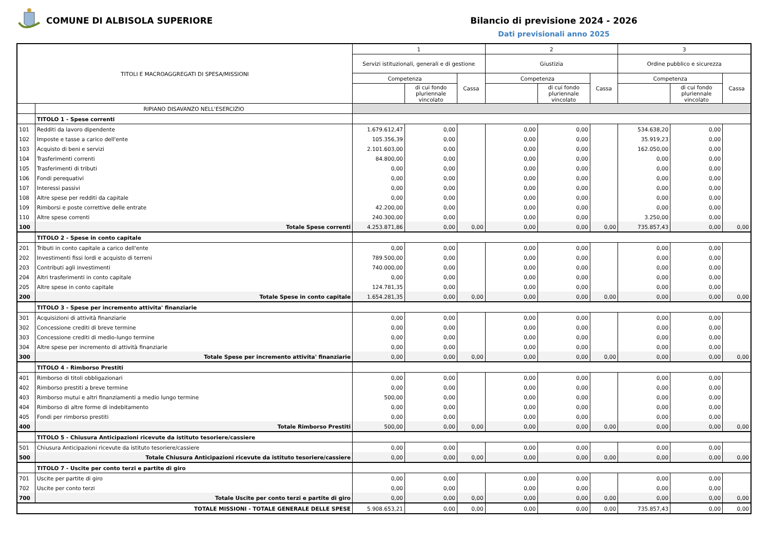COMUNE DI ALBISOLA SUPERIORE Bilancio di previsione 2024 - 2026
Dati previsionali anno 2025
| TITOLI E MACROAGGREGATI DI SPESA/MISSIONI | | 1 | | | 2 | | | 3 | | |
| --- | --- | --- | --- | --- | --- | --- | --- | --- | --- | --- |
| | | Servizi istituzionali, generali e di gestione | | | Giustizia | | | Ordine pubblico e sicurezza | | |
| | | Competenza | | Cassa | Competenza | | Cassa | Competenza | | Cassa |
| | | | di cui fondo pluriennale vincolato | | | di cui fondo pluriennale vincolato | | | di cui fondo pluriennale vincolato | |
| | RIPIANO DISAVANZO NELL'ESERCIZIO | | | | | | | | | |
| | TITOLO 1 - Spese correnti | | | | | | | | | |
| 101 | Redditi da lavoro dipendente | 1.679.612,47 | 0,00 | | 0,00 | 0,00 | | 534.638,20 | 0,00 | |
| 102 | Imposte e tasse a carico dell'ente | 105.356,39 | 0,00 | | 0,00 | 0,00 | | 35.919,23 | 0,00 | |
| 103 | Acquisto di beni e servizi | 2.101.603,00 | 0,00 | | 0,00 | 0,00 | | 162.050,00 | 0,00 | |
| 104 | Trasferimenti correnti | 84.800,00 | 0,00 | | 0,00 | 0,00 | | 0,00 | 0,00 | |
| 105 | Trasferimenti di tributi | 0,00 | 0,00 | | 0,00 | 0,00 | | 0,00 | 0,00 | |
| 106 | Fondi perequativi | 0,00 | 0,00 | | 0,00 | 0,00 | | 0,00 | 0,00 | |
| 107 | Interessi passivi | 0,00 | 0,00 | | 0,00 | 0,00 | | 0,00 | 0,00 | |
| 108 | Altre spese per redditi da capitale | 0,00 | 0,00 | | 0,00 | 0,00 | | 0,00 | 0,00 | |
| 109 | Rimborsi e poste correttive delle entrate | 42.200,00 | 0,00 | | 0,00 | 0,00 | | 0,00 | 0,00 | |
| 110 | Altre spese correnti | 240.300,00 | 0,00 | | 0,00 | 0,00 | | 3.250,00 | 0,00 | |
| 100 | Totale Spese correnti | 4.253.871,86 | 0,00 | 0,00 | 0,00 | 0,00 | 0,00 | 735.857,43 | 0,00 | 0,00 |
| | TITOLO 2 - Spese in conto capitale | | | | | | | | | |
| 201 | Tributi in conto capitale a carico dell'ente | 0,00 | 0,00 | | 0,00 | 0,00 | | 0,00 | 0,00 | |
| 202 | Investimenti fissi lordi e acquisto di terreni | 789.500,00 | 0,00 | | 0,00 | 0,00 | | 0,00 | 0,00 | |
| 203 | Contributi agli investimenti | 740.000,00 | 0,00 | | 0,00 | 0,00 | | 0,00 | 0,00 | |
| 204 | Altri trasferimenti in conto capitale | 0,00 | 0,00 | | 0,00 | 0,00 | | 0,00 | 0,00 | |
| 205 | Altre spese in conto capitale | 124.781,35 | 0,00 | | 0,00 | 0,00 | | 0,00 | 0,00 | |
| 200 | Totale Spese in conto capitale | 1.654.281,35 | 0,00 | 0,00 | 0,00 | 0,00 | 0,00 | 0,00 | 0,00 | 0,00 |
| | TITOLO 3 - Spese per incremento attivita' finanziarie | | | | | | | | | |
| 301 | Acquisizioni di attività finanziarie | 0,00 | 0,00 | | 0,00 | 0,00 | | 0,00 | 0,00 | |
| 302 | Concessione crediti di breve termine | 0,00 | 0,00 | | 0,00 | 0,00 | | 0,00 | 0,00 | |
| 303 | Concessione crediti di medio-lungo termine | 0,00 | 0,00 | | 0,00 | 0,00 | | 0,00 | 0,00 | |
| 304 | Altre spese per incremento di attività finanziarie | 0,00 | 0,00 | | 0,00 | 0,00 | | 0,00 | 0,00 | |
| 300 | Totale Spese per incremento attivita' finanziarie | 0,00 | 0,00 | 0,00 | 0,00 | 0,00 | 0,00 | 0,00 | 0,00 | 0,00 |
| | TITOLO 4 - Rimborso Prestiti | | | | | | | | | |
| 401 | Rimborso di titoli obbligazionari | 0,00 | 0,00 | | 0,00 | 0,00 | | 0,00 | 0,00 | |
| 402 | Rimborso prestiti a breve termine | 0,00 | 0,00 | | 0,00 | 0,00 | | 0,00 | 0,00 | |
| 403 | Rimborso mutui e altri finanziamenti a medio lungo termine | 500,00 | 0,00 | | 0,00 | 0,00 | | 0,00 | 0,00 | |
| 404 | Rimborso di altre forme di indebitamento | 0,00 | 0,00 | | 0,00 | 0,00 | | 0,00 | 0,00 | |
| 405 | Fondi per rimborso prestiti | 0,00 | 0,00 | | 0,00 | 0,00 | | 0,00 | 0,00 | |
| 400 | Totale Rimborso Prestiti | 500,00 | 0,00 | 0,00 | 0,00 | 0,00 | 0,00 | 0,00 | 0,00 | 0,00 |
| | TITOLO 5 - Chiusura Anticipazioni ricevute da istituto tesoriere/cassiere | | | | | | | | | |
| 501 | Chiusura Anticipazioni ricevute da istituto tesoriere/cassiere | 0,00 | 0,00 | | 0,00 | 0,00 | | 0,00 | 0,00 | |
| 500 | Totale Chiusura Anticipazioni ricevute da istituto tesoriere/cassiere | 0,00 | 0,00 | 0,00 | 0,00 | 0,00 | 0,00 | 0,00 | 0,00 | 0,00 |
| | TITOLO 7 - Uscite per conto terzi e partite di giro | | | | | | | | | |
| 701 | Uscite per partite di giro | 0,00 | 0,00 | | 0,00 | 0,00 | | 0,00 | 0,00 | |
| 702 | Uscite per conto terzi | 0,00 | 0,00 | | 0,00 | 0,00 | | 0,00 | 0,00 | |
| 700 | Totale Uscite per conto terzi e partite di giro | 0,00 | 0,00 | 0,00 | 0,00 | 0,00 | 0,00 | 0,00 | 0,00 | 0,00 |
| TOTALE MISSIONI - TOTALE GENERALE DELLE SPESE | | 5.908.653,21 | 0,00 | 0,00 | 0,00 | 0,00 | 0,00 | 735.857,43 | 0,00 | 0,00 |